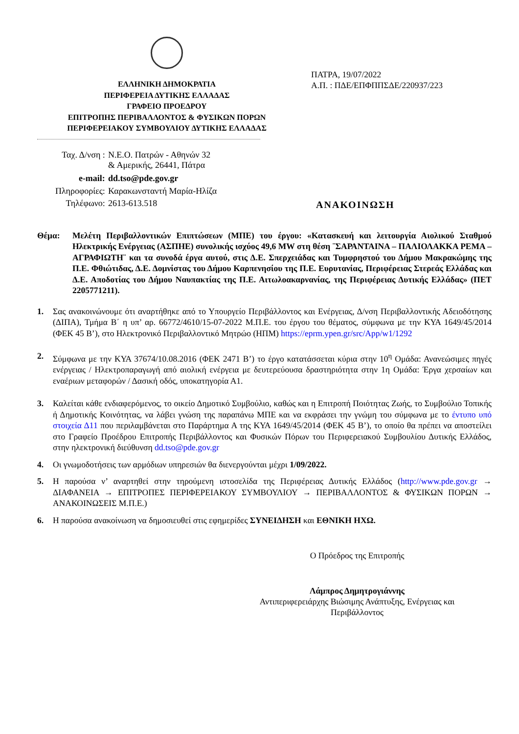ΕΛΛΗΝΙΚΗ ΔΗΜΟΚΡΑΤΙΑ
ΠΕΡΙΦΕΡΕΙΑ ΔΥΤΙΚΗΣ ΕΛΛΑΔΑΣ
ΓΡΑΦΕΙΟ ΠΡΟΕΔΡΟΥ
ΕΠΙΤΡΟΠΗΣ ΠΕΡΙΒΑΛΛΟΝΤΟΣ & ΦΥΣΙΚΩΝ ΠΟΡΩΝ
ΠΕΡΙΦΕΡΕΙΑΚΟΥ ΣΥΜΒΟΥΛΙΟΥ ΔΥΤΙΚΗΣ ΕΛΛΑΔΑΣ
ΠΑΤΡΑ, 19/07/2022
Α.Π. : ΠΔΕ/ΕΠΦΠΠΣΔΕ/220937/223
| Ταχ. Δ/νση : | Ν.Ε.Ο. Πατρών - Αθηνών 32 & Αμερικής, 26441, Πάτρα |
| e-mail: | dd.tso@pde.gov.gr |
| Πληροφορίες: | Καρακωνσταντή Μαρία-Ηλίζα |
| Τηλέφωνο: | 2613-613.518 |
ΑΝΑΚΟΙΝΩΣΗ
Θέμα: Μελέτη Περιβαλλοντικών Επιπτώσεων (ΜΠΕ) του έργου: «Κατασκευή και λειτουργία Αιολικού Σταθμού Ηλεκτρικής Ενέργειας (ΑΣΠΗΕ) συνολικής ισχύος 49,6 MW στη θέση ¨ΣΑΡΑΝΤΑΙΝΑ – ΠΑΛΙΟΛΑΚΚΑ ΡΕΜΑ – ΑΓΡΑΦΙΩΤΗ¨ και τα συνοδά έργα αυτού, στις Δ.Ε. Σπερχειάδας και Τυμφρηστού του Δήμου Μακρακώμης της Π.Ε. Φθιώτιδας, Δ.Ε. Δομνίστας του Δήμου Καρπενησίου της Π.Ε. Ευρυτανίας, Περιφέρειας Στερεάς Ελλάδας και Δ.Ε. Αποδοτίας του Δήμου Ναυπακτίας της Π.Ε. Αιτωλοακαρνανίας, της Περιφέρειας Δυτικής Ελλάδας» (ΠΕΤ 2205771211).
1. Σας ανακοινώνουμε ότι αναρτήθηκε από το Υπουργείο Περιβάλλοντος και Ενέργειας, Δ/νση Περιβαλλοντικής Αδειοδότησης (ΔΙΠΑ), Τμήμα Β΄ η υπ’ αρ. 66772/4610/15-07-2022 Μ.Π.Ε. του έργου του θέματος, σύμφωνα με την ΚΥΑ 1649/45/2014 (ΦΕΚ 45 Β’), στο Ηλεκτρονικό Περιβαλλοντικό Μητρώο (ΗΠΜ) https://eprm.ypen.gr/src/App/w1/1292
2. Σύμφωνα με την ΚΥΑ 37674/10.08.2016 (ΦΕΚ 2471 Β’) το έργο κατατάσσεται κύρια στην 10<sup>η</sup> Ομάδα: Ανανεώσιμες πηγές ενέργειας / Ηλεκτροπαραγωγή από αιολική ενέργεια με δευτερεύουσα δραστηριότητα στην 1η Ομάδα: Έργα χερσαίων και εναέριων μεταφορών / Δασική οδός, υποκατηγορία Α1.
3. Καλείται κάθε ενδιαφερόμενος, το οικείο Δημοτικό Συμβούλιο, καθώς και η Επιτροπή Ποιότητας Ζωής, το Συμβούλιο Τοπικής ή Δημοτικής Κοινότητας, να λάβει γνώση της παραπάνω ΜΠΕ και να εκφράσει την γνώμη του σύμφωνα με το έντυπο υπό στοιχεία Δ11 που περιλαμβάνεται στο Παράρτημα Α της ΚΥΑ 1649/45/2014 (ΦΕΚ 45 Β’), το οποίο θα πρέπει να αποστείλει στο Γραφείο Προέδρου Επιτροπής Περιβάλλοντος και Φυσικών Πόρων του Περιφερειακού Συμβουλίου Δυτικής Ελλάδος, στην ηλεκτρονική διεύθυνση dd.tso@pde.gov.gr
4. Οι γνωμοδοτήσεις των αρμόδιων υπηρεσιών θα διενεργούνται μέχρι 1/09/2022.
5. Η παρούσα ν’ αναρτηθεί στην τηρούμενη ιστοσελίδα της Περιφέρειας Δυτικής Ελλάδος (http://www.pde.gov.gr → ΔΙΑΦΑΝΕΙΑ → ΕΠΙΤΡΟΠΕΣ ΠΕΡΙΦΕΡΕΙΑΚΟΥ ΣΥΜΒΟΥΛΙΟΥ → ΠΕΡΙΒΑΛΛΟΝΤΟΣ & ΦΥΣΙΚΩΝ ΠΟΡΩΝ → ΑΝΑΚΟΙΝΩΣΕΙΣ Μ.Π.Ε.)
6. Η παρούσα ανακοίνωση να δημοσιευθεί στις εφημερίδες ΣΥΝΕΙΔΗΣΗ και ΕΘΝΙΚΗ ΗΧΩ.
Ο Πρόεδρος της Επιτροπής
Λάμπρος Δημητρογιάννης
Αντιπεριφερειάρχης Βιώσιμης Ανάπτυξης, Ενέργειας και Περιβάλλοντος